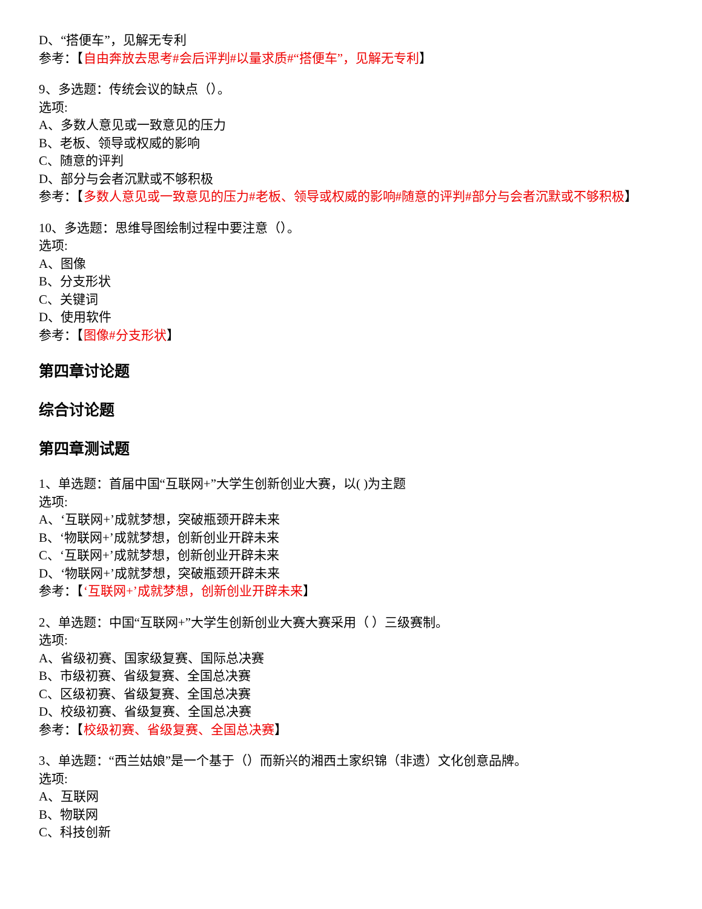D、“搭便车”，见解无专利
参考：【自由奔放去思考#会后评判#以量求质#“搭便车”，见解无专利】
9、多选题：传统会议的缺点（）。
选项:
A、多数人意见或一致意见的压力
B、老板、领导或权威的影响
C、随意的评判
D、部分与会者沉默或不够积极
参考：【多数人意见或一致意见的压力#老板、领导或权威的影响#随意的评判#部分与会者沉默或不够积极】
10、多选题：思维导图绘制过程中要注意（）。
选项:
A、图像
B、分支形状
C、关键词
D、使用软件
参考：【图像#分支形状】
第四章讨论题
综合讨论题
第四章测试题
1、单选题：首届中国“互联网+”大学生创新创业大赛，以( )为主题
选项:
A、‘互联网+’成就梦想，突破瓶颈开辟未来
B、‘物联网+’成就梦想，创新创业开辟未来
C、‘互联网+’成就梦想，创新创业开辟未来
D、‘物联网+’成就梦想，突破瓶颈开辟未来
参考：【‘互联网+’成就梦想，创新创业开辟未来】
2、单选题：中国“互联网+”大学生创新创业大赛大赛采用（ ）三级赛制。
选项:
A、省级初赛、国家级复赛、国际总决赛
B、市级初赛、省级复赛、全国总决赛
C、区级初赛、省级复赛、全国总决赛
D、校级初赛、省级复赛、全国总决赛
参考：【校级初赛、省级复赛、全国总决赛】
3、单选题：“西兰姑娘”是一个基于（）而新兴的湘西土家织锦（非遗）文化创意品牌。
选项:
A、互联网
B、物联网
C、科技创新